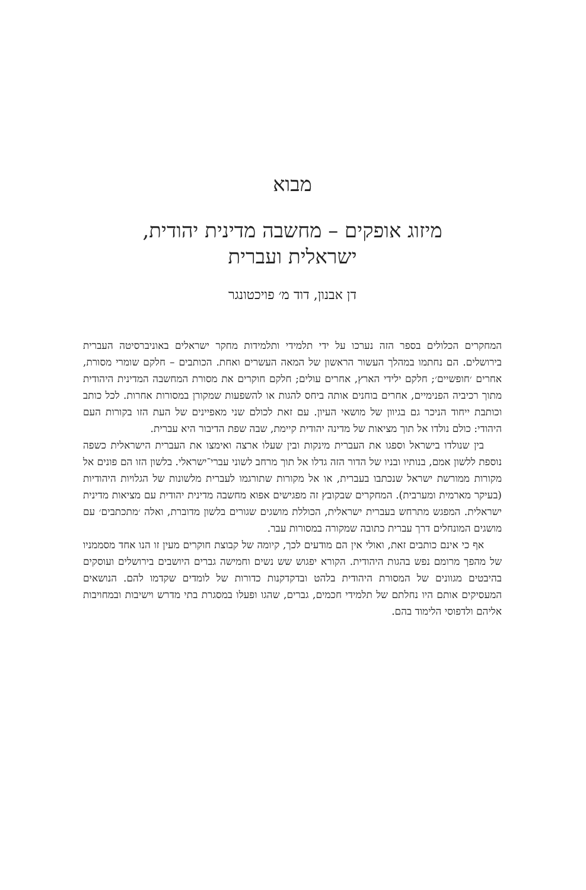מבוא
מיזוג אופקים – מחשבה מדינית יהודית,
ישראלית ועברית
דן אבנון, דוד מ׳ פויכטונגר
המחקרים הכלולים בספר הזה נערכו על ידי תלמידי ותלמידות מחקר ישראלים באוניברסיטה העברית בירושלים. הם נחתמו במהלך העשור הראשון של המאה העשרים ואחת. הכותבים – חלקם שומרי מסורת, אחרים ׳חופשיים׳; חלקם ילידי הארץ, אחרים עולים; חלקם חוקרים את מסורת המחשבה המדינית היהודית מתוך רכיביה הפנימיים, אחרים בוחנים אותה ביחס להגות או להשפעות שמקורן במסורות אחרות. לכל כותב וכותבת ייחוד הניכר גם בגיוון של מושאי העיון. עם זאת לכולם שני מאפיינים של העת הזו בקורות העם היהודי: כולם נולדו אל תוך מציאות של מדינה יהודית קיימת, שבה שפת הדיבור היא עברית.
בין שנולדו בישראל וספגו את העברית מינקות ובין שעלו ארצה ואימצו את העברית הישראלית כשפה נוספת ללשון אמם, בנותיו ובניו של הדור הזה גדלו אל תוך מרחב לשוני עברי־ישראלי. בלשון הזו הם פונים אל מקורות ממורשת ישראל שנכתבו בעברית, או אל מקורות שתורגמו לעברית מלשונות של הגלויות היהודיות (בעיקר מארמית ומערבית). המחקרים שבקובץ זה מפגישים אפוא מחשבה מדינית יהודית עם מציאות מדינית ישראלית. המפגש מתרחש בעברית ישראלית, הכוללת מושגים שגורים בלשון מדוברת, ואלה ׳מתכתבים׳ עם מושגים המונחלים דרך עברית כתובה שמקורה במסורות עבר.
אף כי אינם כותבים זאת, ואולי אין הם מודעים לכך, קיומה של קבוצת חוקרים מעין זו הנו אחד מסממניו של מהפך מרומם נפש בהגות היהודית. הקורא יפגוש שש נשים וחמישה גברים היושבים בירושלים ועוסקים בהיבטים מגוונים של המסורת היהודית בלהט ובדקדקנות כדורות של לומדים שקדמו להם. הנושאים המעסיקים אותם היו נחלתם של תלמידי חכמים, גברים, שהגו ופעלו במסגרת בתי מדרש וישיבות ובמחויבות אליהם ולדפוסי הלימוד בהם.